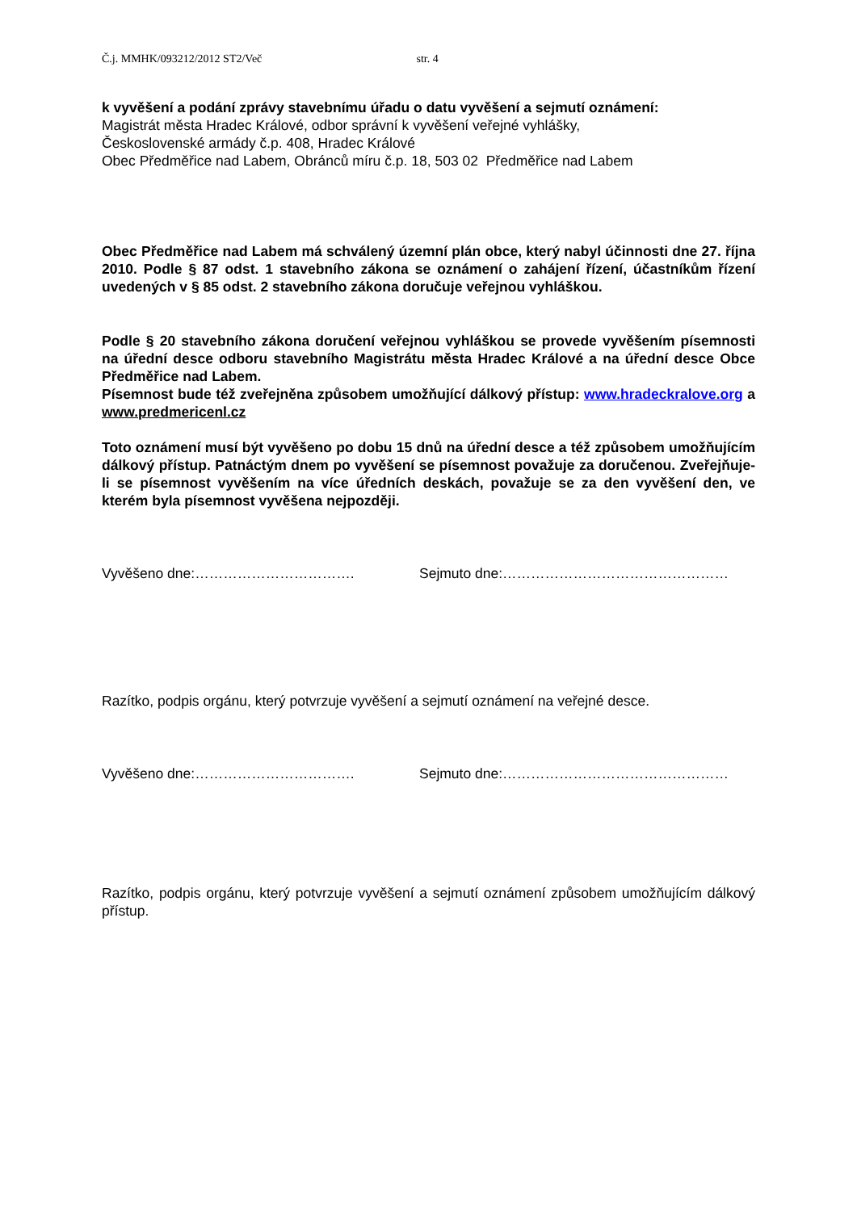Č.j. MMHK/093212/2012 ST2/Več str. 4
k vyvěšení a podání zprávy stavebnímu úřadu o datu vyvěšení a sejmutí oznámení:
Magistrát města Hradec Králové, odbor správní k vyvěšení veřejné vyhlášky,
Československé armády č.p. 408, Hradec Králové
Obec Předměřice nad Labem, Obránců míru č.p. 18, 503 02 Předměřice nad Labem
Obec Předměřice nad Labem má schválený územní plán obce, který nabyl účinnosti dne 27. října 2010. Podle § 87 odst. 1 stavebního zákona se oznámení o zahájení řízení, účastníkům řízení uvedených v § 85 odst. 2 stavebního zákona doručuje veřejnou vyhláškou.
Podle § 20 stavebního zákona doručení veřejnou vyhláškou se provede vyvěšením písemnosti na úřední desce odboru stavebního Magistrátu města Hradec Králové a na úřední desce Obce Předměřice nad Labem.
Písemnost bude též zveřejněna způsobem umožňující dálkový přístup: www.hradeckralove.org a www.predmericenl.cz
Toto oznámení musí být vyvěšeno po dobu 15 dnů na úřední desce a též způsobem umožňujícím dálkový přístup. Patnáctým dnem po vyvěšení se písemnost považuje za doručenou. Zveřejňuje-li se písemnost vyvěšením na více úředních deskách, považuje se za den vyvěšení den, ve kterém byla písemnost vyvěšena nejpozději.
Vyvěšeno dne:……………………………. Sejmuto dne:…………………………………………
Razítko, podpis orgánu, který potvrzuje vyvěšení a sejmutí oznámení na veřejné desce.
Vyvěšeno dne:……………………………. Sejmuto dne:…………………………………………
Razítko, podpis orgánu, který potvrzuje vyvěšení a sejmutí oznámení způsobem umožňujícím dálkový přístup.